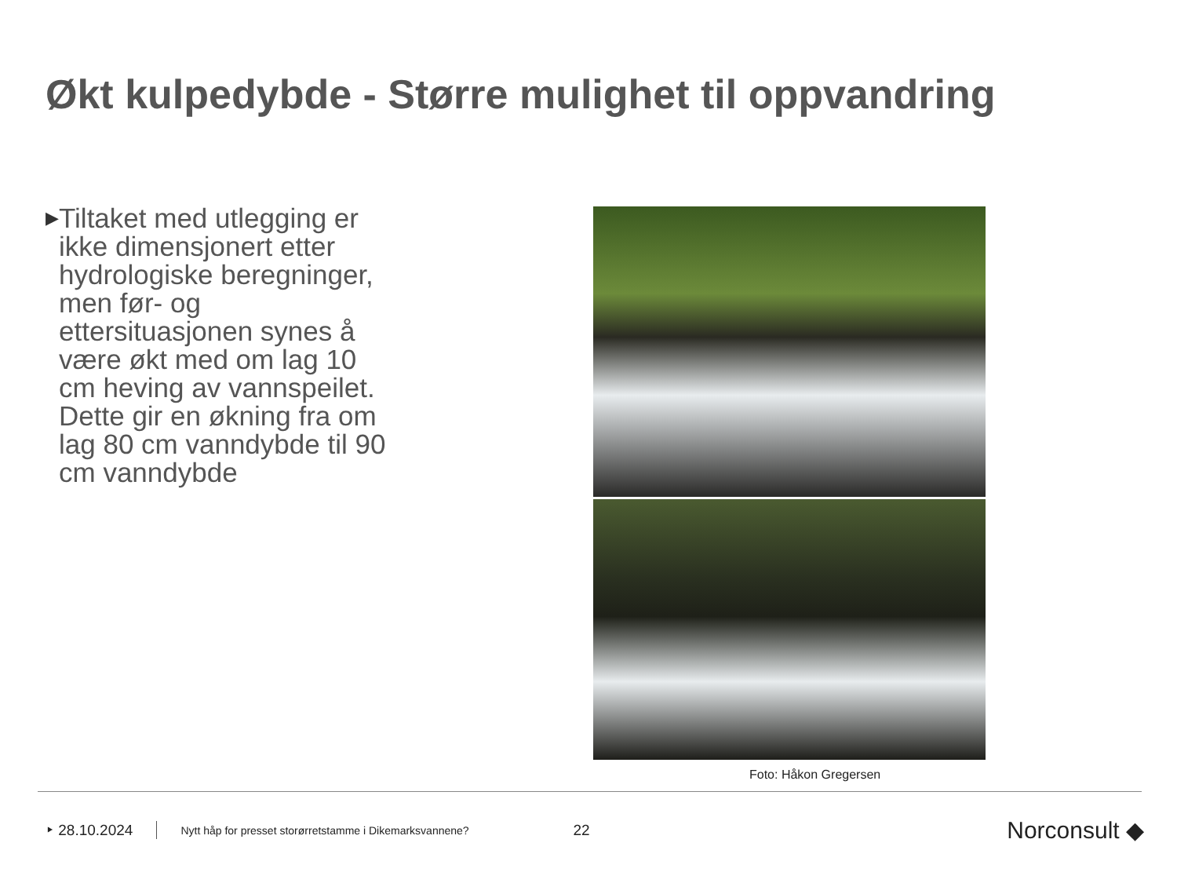Økt kulpedybde - Større mulighet til oppvandring
▶ Tiltaket med utlegging er ikke dimensjonert etter hydrologiske beregninger, men før- og ettersituasjonen synes å være økt med om lag 10 cm heving av vannspeilet. Dette gir en økning fra om lag 80 cm vanndybde til 90 cm vanndybde
Foto: Håkon Gregersen
‣ 28.10.2024 Nytt håp for presset storørretstamme i Dikemarksvannene? 22 Norconsult ◆